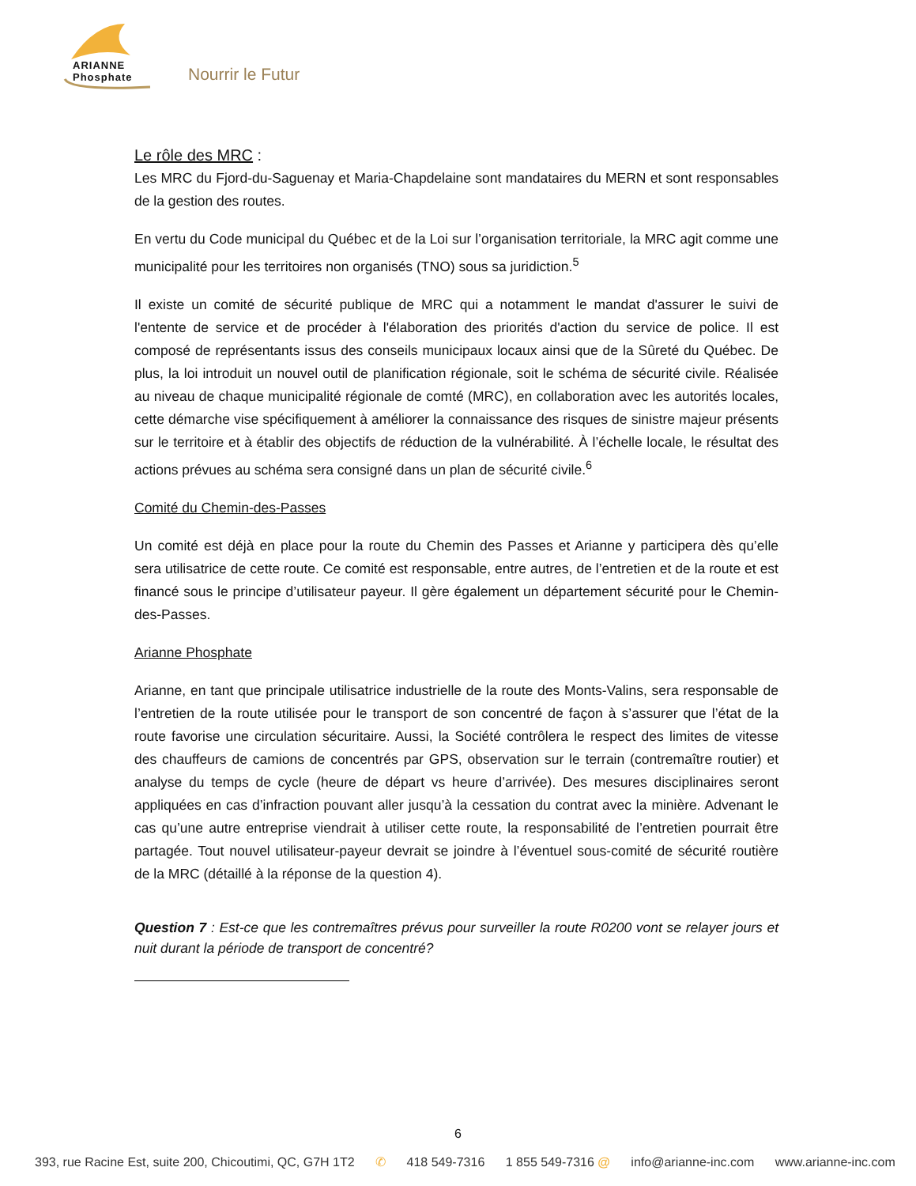ARIANNE
Phosphate
Nourrir le Futur
Le rôle des MRC :
Les MRC du Fjord-du-Saguenay et Maria-Chapdelaine sont mandataires du MERN et sont responsables de la gestion des routes.
En vertu du Code municipal du Québec et de la Loi sur l’organisation territoriale, la MRC agit comme une municipalité pour les territoires non organisés (TNO) sous sa juridiction.<sup>5</sup>
Il existe un comité de sécurité publique de MRC qui a notamment le mandat d'assurer le suivi de l'entente de service et de procéder à l'élaboration des priorités d'action du service de police. Il est composé de représentants issus des conseils municipaux locaux ainsi que de la Sûreté du Québec. De plus, la loi introduit un nouvel outil de planification régionale, soit le schéma de sécurité civile. Réalisée au niveau de chaque municipalité régionale de comté (MRC), en collaboration avec les autorités locales, cette démarche vise spécifiquement à améliorer la connaissance des risques de sinistre majeur présents sur le territoire et à établir des objectifs de réduction de la vulnérabilité. À l’échelle locale, le résultat des actions prévues au schéma sera consigné dans un plan de sécurité civile.<sup>6</sup>
Comité du Chemin-des-Passes
Un comité est déjà en place pour la route du Chemin des Passes et Arianne y participera dès qu’elle sera utilisatrice de cette route. Ce comité est responsable, entre autres, de l’entretien et de la route et est financé sous le principe d’utilisateur payeur. Il gère également un département sécurité pour le Chemin-des-Passes.
Arianne Phosphate
Arianne, en tant que principale utilisatrice industrielle de la route des Monts-Valins, sera responsable de l’entretien de la route utilisée pour le transport de son concentré de façon à s’assurer que l’état de la route favorise une circulation sécuritaire. Aussi, la Société contrôlera le respect des limites de vitesse des chauffeurs de camions de concentrés par GPS, observation sur le terrain (contremaître routier) et analyse du temps de cycle (heure de départ vs heure d’arrivée). Des mesures disciplinaires seront appliquées en cas d’infraction pouvant aller jusqu’à la cessation du contrat avec la minière. Advenant le cas qu’une autre entreprise viendrait à utiliser cette route, la responsabilité de l’entretien pourrait être partagée. Tout nouvel utilisateur-payeur devrait se joindre à l’éventuel sous-comité de sécurité routière de la MRC (détaillé à la réponse de la question 4).
Question 7 : Est-ce que les contremaîtres prévus pour surveiller la route R0200 vont se relayer jours et nuit durant la période de transport de concentré?
6
393, rue Racine Est, suite 200, Chicoutimi, QC, G7H 1T2 ✆ 418 549-7316 1 855 549-7316 @ info@arianne-inc.com www.arianne-inc.com